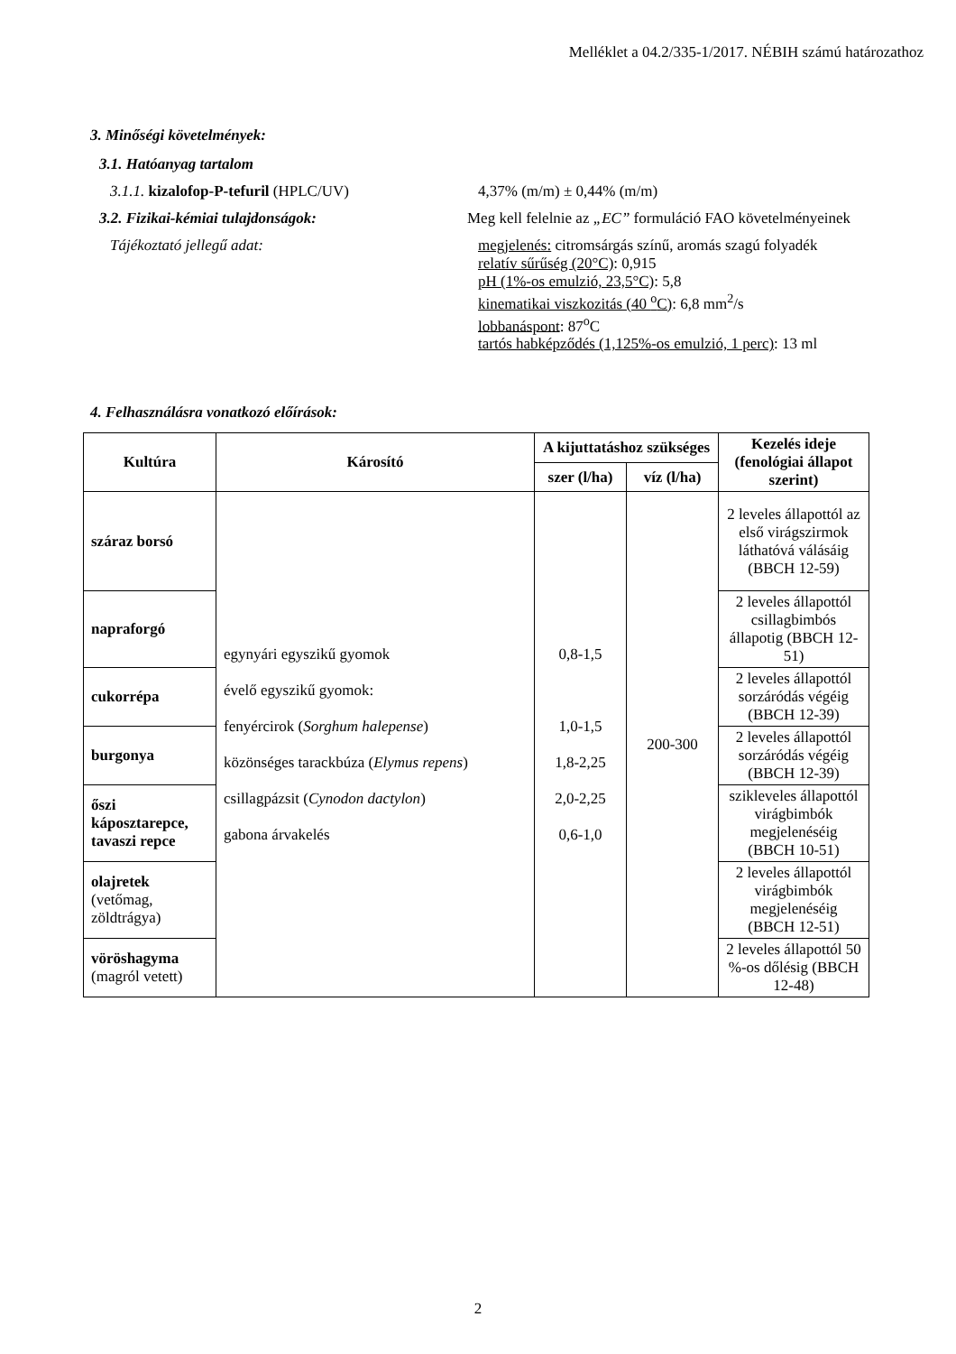Melléklet a 04.2/335-1/2017. NÉBIH számú határozathoz
3. Minőségi követelmények:
3.1. Hatóanyag tartalom
3.1.1. kizalofop-P-tefuril (HPLC/UV) 4,37% (m/m) ± 0,44% (m/m)
3.2. Fizikai-kémiai tulajdonságok: Meg kell felelnie az „EC” formuláció FAO követelményeinek
Tájékoztató jellegű adat: megjelenés: citromsárgás színű, aromás szagú folyadék
relatív sűrűség (20°C): 0,915
pH (1%-os emulzió, 23,5°C): 5,8
kinematikai viszkozitás (40 <sup>o</sup>C): 6,8 mm<sup>2</sup>/s
lobbanáspont: 87<sup>o</sup>C
tartós habképződés (1,125%-os emulzió, 1 perc): 13 ml
4. Felhasználásra vonatkozó előírások:
| Kultúra | Károsító | A kijuttatáshoz szükséges | | Kezelés ideje (fenológiai állapot szerint) |
| --- | --- | --- | --- | --- |
| | | szer (l/ha) | víz (l/ha) | |
| száraz borsó | egynyári egyszikű gyomok évelő egyszikű gyomok: fenyércirok ( Sorghum halepense ) közönséges tarackbúza ( Elymus repens ) csillagpázsit ( Cynodon dactylon ) gabona árvakelés | 0,8-1,5 1,0-1,5 1,8-2,25 2,0-2,25 0,6-1,0 | 200-300 | 2 leveles állapottól az első virágszirmok láthatóvá válásáig (BBCH 12-59) |
| napraforgó | | | | 2 leveles állapottól csillagbimbós állapotig (BBCH 12-51) |
| cukorrépa | | | | 2 leveles állapottól sorzáródás végéig (BBCH 12-39) |
| burgonya | | | | 2 leveles állapottól sorzáródás végéig (BBCH 12-39) |
| őszi káposztarepce, tavaszi repce | | | | szikleveles állapottól virágbimbók megjelenéséig (BBCH 10-51) |
| olajretek (vetőmag, zöldtrágya) | | | | 2 leveles állapottól virágbimbók megjelenéséig (BBCH 12-51) |
| vöröshagyma (magról vetett) | | | | 2 leveles állapottól 50 %-os dőlésig (BBCH 12-48) |
2